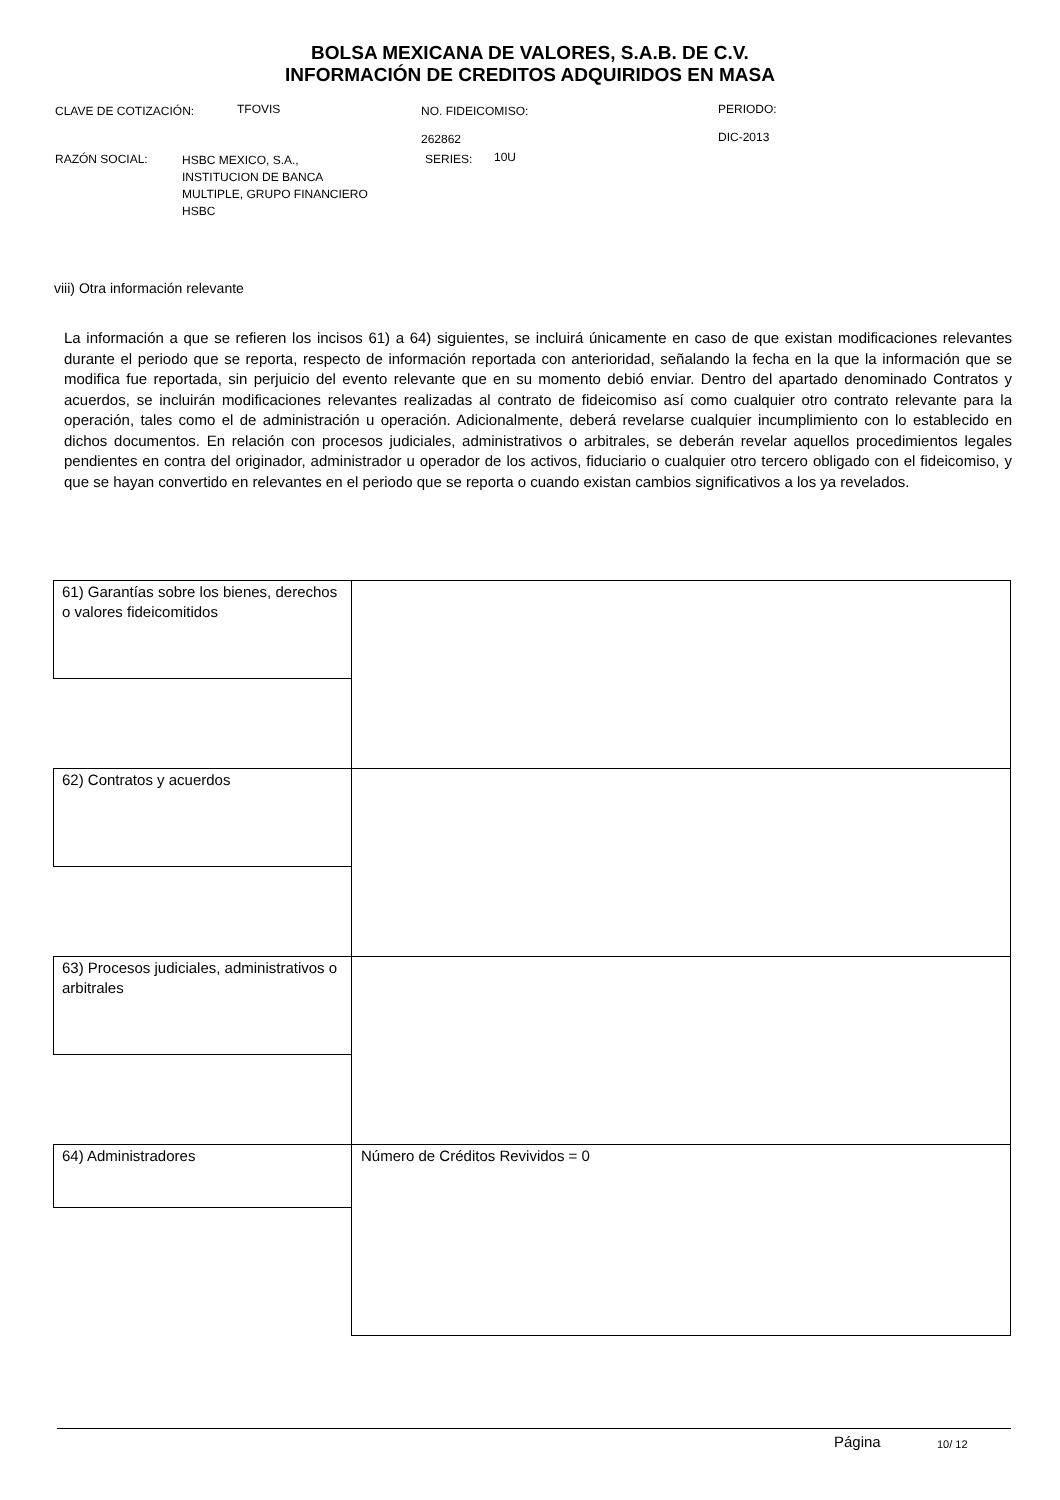BOLSA MEXICANA DE VALORES, S.A.B. DE C.V.
INFORMACIÓN DE CREDITOS ADQUIRIDOS EN MASA
CLAVE DE COTIZACIÓN: TFOVIS
NO. FIDEICOMISO:
262862
PERIODO:
DIC-2013
RAZÓN SOCIAL:
HSBC MEXICO, S.A.,
INSTITUCION DE BANCA
MULTIPLE, GRUPO FINANCIERO
HSBC
SERIES: 10U
viii) Otra información relevante
La información a que se refieren los incisos 61) a 64) siguientes, se incluirá únicamente en caso de que existan modificaciones relevantes durante el periodo que se reporta, respecto de información reportada con anterioridad, señalando la fecha en la que la información que se modifica fue reportada, sin perjuicio del evento relevante que en su momento debió enviar. Dentro del apartado denominado Contratos y acuerdos, se incluirán modificaciones relevantes realizadas al contrato de fideicomiso así como cualquier otro contrato relevante para la operación, tales como el de administración u operación. Adicionalmente, deberá revelarse cualquier incumplimiento con lo establecido en dichos documentos. En relación con procesos judiciales, administrativos o arbitrales, se deberán revelar aquellos procedimientos legales pendientes en contra del originador, administrador u operador de los activos, fiduciario o cualquier otro tercero obligado con el fideicomiso, y que se hayan convertido en relevantes en el periodo que se reporta o cuando existan cambios significativos a los ya revelados.
61) Garantías sobre los bienes, derechos o valores fideicomitidos
62) Contratos y acuerdos
63) Procesos judiciales, administrativos o arbitrales
64) Administradores
Número de Créditos Revividos = 0
Página 10/ 12